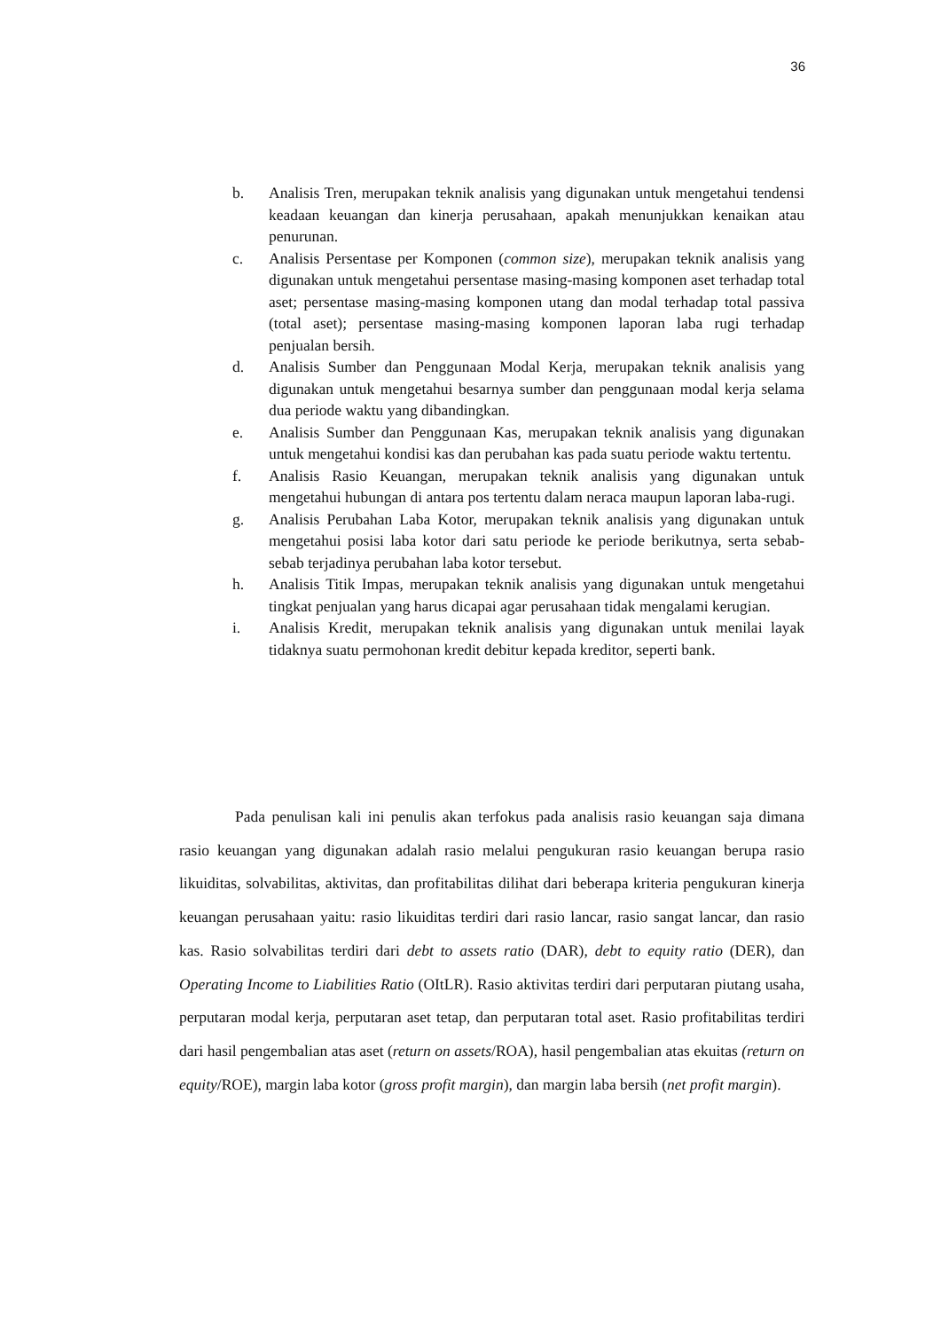36
b. Analisis Tren, merupakan teknik analisis yang digunakan untuk mengetahui tendensi keadaan keuangan dan kinerja perusahaan, apakah menunjukkan kenaikan atau penurunan.
c. Analisis Persentase per Komponen (common size), merupakan teknik analisis yang digunakan untuk mengetahui persentase masing-masing komponen aset terhadap total aset; persentase masing-masing komponen utang dan modal terhadap total passiva (total aset); persentase masing-masing komponen laporan laba rugi terhadap penjualan bersih.
d. Analisis Sumber dan Penggunaan Modal Kerja, merupakan teknik analisis yang digunakan untuk mengetahui besarnya sumber dan penggunaan modal kerja selama dua periode waktu yang dibandingkan.
e. Analisis Sumber dan Penggunaan Kas, merupakan teknik analisis yang digunakan untuk mengetahui kondisi kas dan perubahan kas pada suatu periode waktu tertentu.
f. Analisis Rasio Keuangan, merupakan teknik analisis yang digunakan untuk mengetahui hubungan di antara pos tertentu dalam neraca maupun laporan laba-rugi.
g. Analisis Perubahan Laba Kotor, merupakan teknik analisis yang digunakan untuk mengetahui posisi laba kotor dari satu periode ke periode berikutnya, serta sebab-sebab terjadinya perubahan laba kotor tersebut.
h. Analisis Titik Impas, merupakan teknik analisis yang digunakan untuk mengetahui tingkat penjualan yang harus dicapai agar perusahaan tidak mengalami kerugian.
i. Analisis Kredit, merupakan teknik analisis yang digunakan untuk menilai layak tidaknya suatu permohonan kredit debitur kepada kreditor, seperti bank.
Pada penulisan kali ini penulis akan terfokus pada analisis rasio keuangan saja dimana rasio keuangan yang digunakan adalah rasio melalui pengukuran rasio keuangan berupa rasio likuiditas, solvabilitas, aktivitas, dan profitabilitas dilihat dari beberapa kriteria pengukuran kinerja keuangan perusahaan yaitu: rasio likuiditas terdiri dari rasio lancar, rasio sangat lancar, dan rasio kas. Rasio solvabilitas terdiri dari debt to assets ratio (DAR), debt to equity ratio (DER), dan Operating Income to Liabilities Ratio (OItLR). Rasio aktivitas terdiri dari perputaran piutang usaha, perputaran modal kerja, perputaran aset tetap, dan perputaran total aset. Rasio profitabilitas terdiri dari hasil pengembalian atas aset (return on assets/ROA), hasil pengembalian atas ekuitas (return on equity/ROE), margin laba kotor (gross profit margin), dan margin laba bersih (net profit margin).